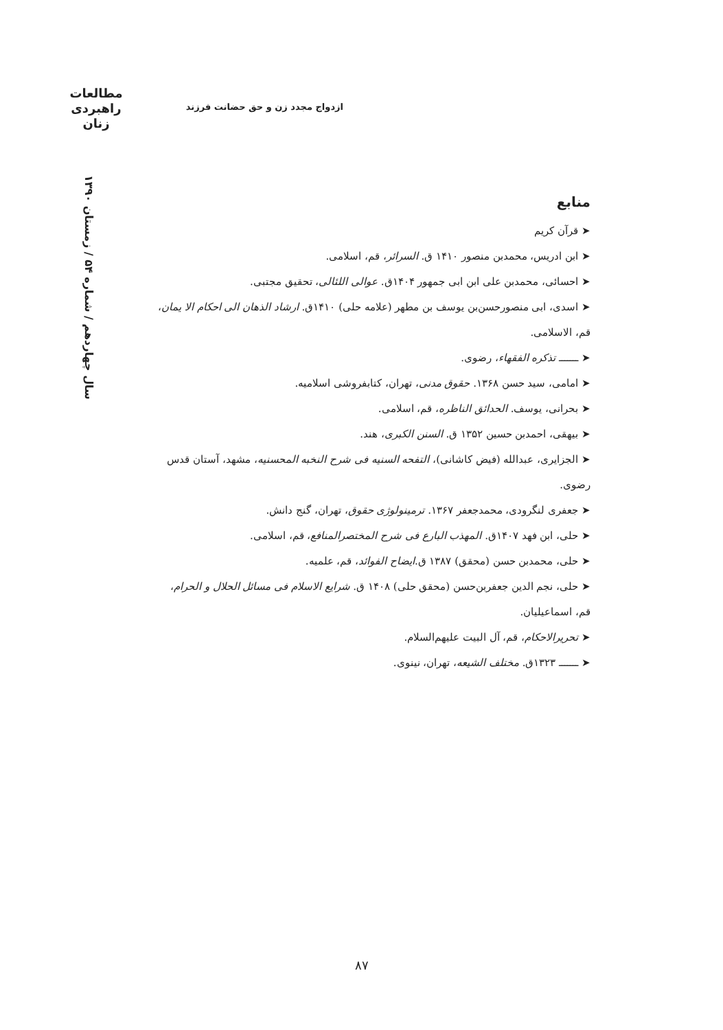مطالعات
راهبردی
زنان
ازدواج مجدد زن و حق حضانت فرزند
سال چهاردهم / شماره ۵۴ / زمستان ۱۳۹۰
منابع
➤ قرآن کریم
➤ ابن ادریس، محمدبن منصور ۱۴۱۰ ق. السرائر، قم، اسلامی.
➤ احسائی، محمدبن علی ابن ابی جمهور ۱۴۰۴ق. عوالی اللئالی، تحقیق مجتبی.
➤ اسدی، ابی منصورحسن‌بن یوسف بن مطهر (علامه حلی) ۱۴۱۰ق. ارشاد الذهان الی احکام الا یمان، قم، الاسلامی.
➤ ـــــــ تذکره الفقهاء، رضوی.
➤ امامی، سید حسن ۱۳۶۸. حقوق مدنی، تهران، کتابفروشی اسلامیه.
➤ بحرانی، یوسف. الحدائق الناظره، قم، اسلامی.
➤ بیهقی، احمدبن حسین ۱۳۵۲ ق. السنن الکبری، هند.
➤ الجزایری، عبدالله (فیض کاشانی)، التفحه السنیه فی شرح النخبه المحسنیه، مشهد، آستان قدس رضوی.
➤ جعفری لنگرودی، محمدجعفر ۱۳۶۷. ترمینولوژی حقوق، تهران، گنج دانش.
➤ حلی، ابن فهد ۱۴۰۷ق. المهذب البارع فی شرح المختصرالمنافع، قم، اسلامی.
➤ حلی، محمدبن حسن (محقق) ۱۳۸۷ ق.ایضاح الفوائد، قم، علمیه.
➤ حلی، نجم الدین جعفربن‌حسن (محقق حلی) ۱۴۰۸ ق. شرایع الاسلام فی مسائل الحلال و الحرام، قم، اسماعیلیان.
➤ تحریرالاحکام، قم، آل البیت علیهم‌السلام.
➤ ـــــــ ۱۳۲۳ق. مختلف الشیعه، تهران، نینوی.
۸۷